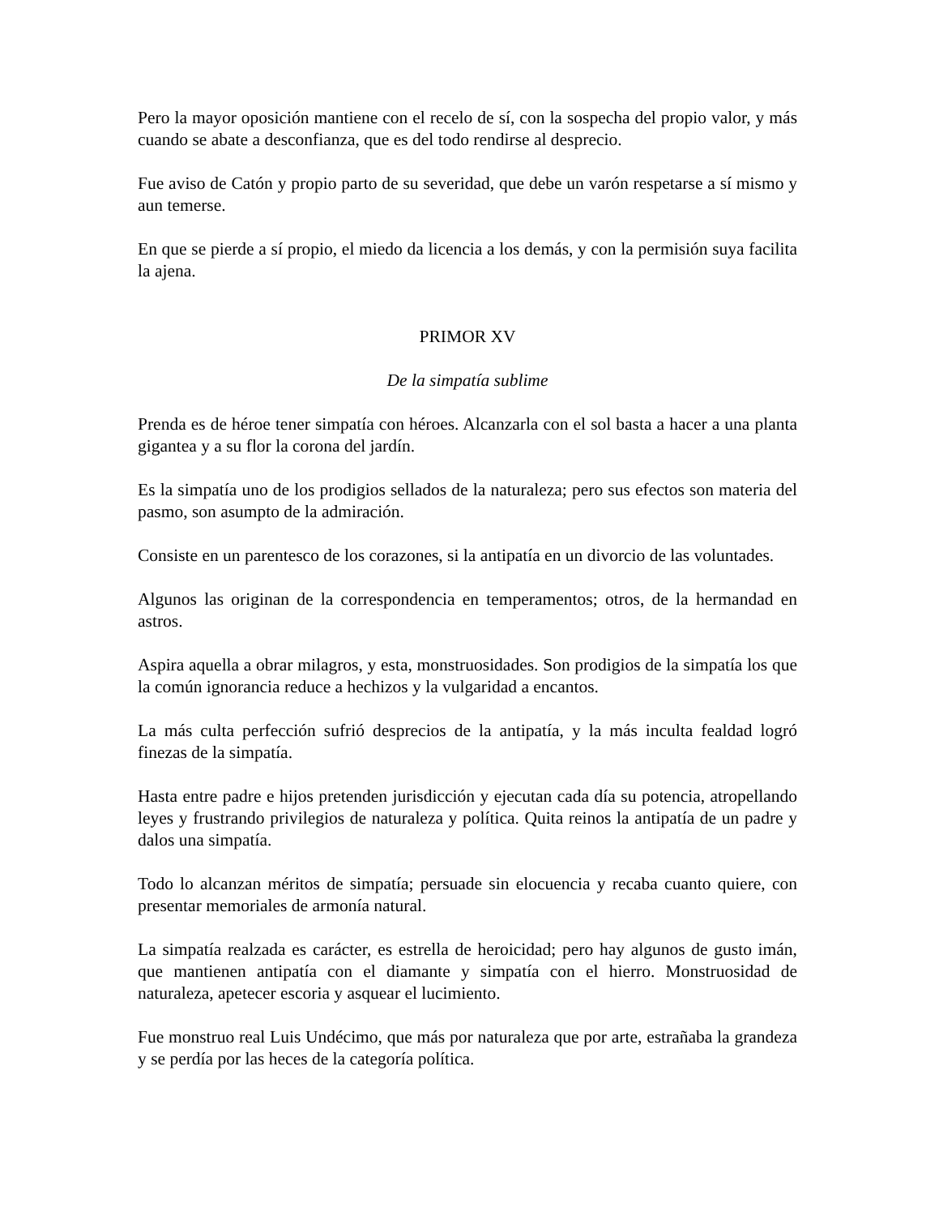Pero la mayor oposición mantiene con el recelo de sí, con la sospecha del propio valor, y más cuando se abate a desconfianza, que es del todo rendirse al desprecio.
Fue aviso de Catón y propio parto de su severidad, que debe un varón respetarse a sí mismo y aun temerse.
En que se pierde a sí propio, el miedo da licencia a los demás, y con la permisión suya facilita la ajena.
PRIMOR XV
De la simpatía sublime
Prenda es de héroe tener simpatía con héroes. Alcanzarla con el sol basta a hacer a una planta gigantea y a su flor la corona del jardín.
Es la simpatía uno de los prodigios sellados de la naturaleza; pero sus efectos son materia del pasmo, son asumpto de la admiración.
Consiste en un parentesco de los corazones, si la antipatía en un divorcio de las voluntades.
Algunos las originan de la correspondencia en temperamentos; otros, de la hermandad en astros.
Aspira aquella a obrar milagros, y esta, monstruosidades. Son prodigios de la simpatía los que la común ignorancia reduce a hechizos y la vulgaridad a encantos.
La más culta perfección sufrió desprecios de la antipatía, y la más inculta fealdad logró finezas de la simpatía.
Hasta entre padre e hijos pretenden jurisdicción y ejecutan cada día su potencia, atropellando leyes y frustrando privilegios de naturaleza y política. Quita reinos la antipatía de un padre y dalos una simpatía.
Todo lo alcanzan méritos de simpatía; persuade sin elocuencia y recaba cuanto quiere, con presentar memoriales de armonía natural.
La simpatía realzada es carácter, es estrella de heroicidad; pero hay algunos de gusto imán, que mantienen antipatía con el diamante y simpatía con el hierro. Monstruosidad de naturaleza, apetecer escoria y asquear el lucimiento.
Fue monstruo real Luis Undécimo, que más por naturaleza que por arte, estrañaba la grandeza y se perdía por las heces de la categoría política.